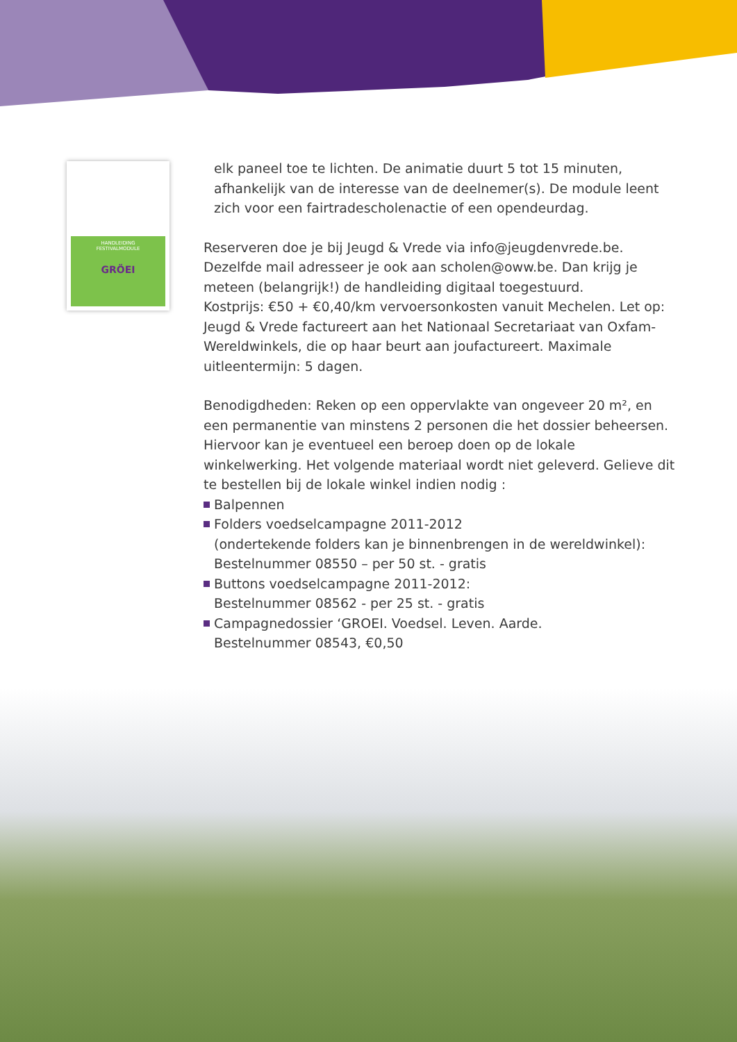HANDLEIDING
FESTIVALMODULE
GRÖEI
elk paneel toe te lichten. De animatie duurt 5 tot 15 minuten, afhankelijk van de interesse van de deelnemer(s). De module leent zich voor een fairtradescholenactie of een opendeurdag.
Reserveren doe je bij Jeugd & Vrede via info@jeugdenvrede.be. Dezelfde mail adresseer je ook aan scholen@oww.be. Dan krijg je meteen (belangrijk!) de handleiding digitaal toegestuurd.
Kostprijs: €50 + €0,40/km vervoersonkosten vanuit Mechelen. Let op: Jeugd & Vrede factureert aan het Nationaal Secretariaat van Oxfam-Wereldwinkels, die op haar beurt aan joufactureert. Maximale uitleentermijn: 5 dagen.
Benodigdheden: Reken op een oppervlakte van ongeveer 20 m², en een permanentie van minstens 2 personen die het dossier beheersen. Hiervoor kan je eventueel een beroep doen op de lokale winkelwerking. Het volgende materiaal wordt niet geleverd. Gelieve dit te bestellen bij de lokale winkel indien nodig :
Balpennen
Folders voedselcampagne 2011-2012
(ondertekende folders kan je binnenbrengen in de wereldwinkel):
Bestelnummer 08550 – per 50 st. - gratis
Buttons voedselcampagne 2011-2012:
Bestelnummer 08562 - per 25 st. - gratis
Campagnedossier ‘GROEI. Voedsel. Leven. Aarde.
Bestelnummer 08543, €0,50